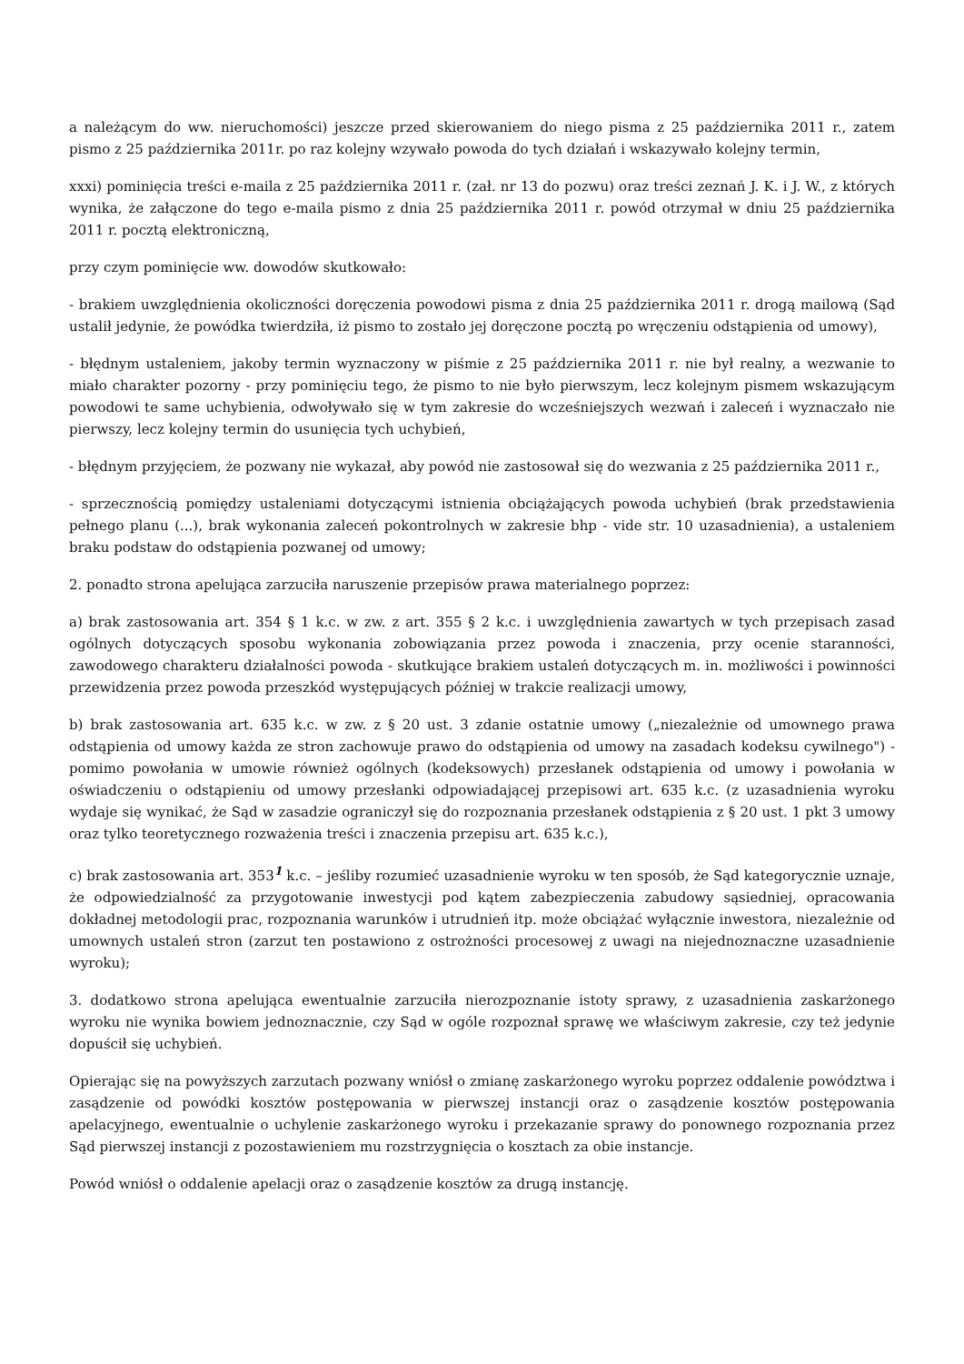a należącym do ww. nieruchomości) jeszcze przed skierowaniem do niego pisma z 25 października 2011 r., zatem pismo z 25 października 2011r. po raz kolejny wzywało powoda do tych działań i wskazywało kolejny termin,
xxxi) pominięcia treści e-maila z 25 października 2011 r. (zał. nr 13 do pozwu) oraz treści zeznań J. K. i J. W., z których wynika, że załączone do tego e-maila pismo z dnia 25 października 2011 r. powód otrzymał w dniu 25 października 2011 r. pocztą elektroniczną,
przy czym pominięcie ww. dowodów skutkowało:
- brakiem uwzględnienia okoliczności doręczenia powodowi pisma z dnia 25 października 2011 r. drogą mailową (Sąd ustalił jedynie, że powódka twierdziła, iż pismo to zostało jej doręczone pocztą po wręczeniu odstąpienia od umowy),
- błędnym ustaleniem, jakoby termin wyznaczony w piśmie z 25 października 2011 r. nie był realny, a wezwanie to miało charakter pozorny - przy pominięciu tego, że pismo to nie było pierwszym, lecz kolejnym pismem wskazującym powodowi te same uchybienia, odwoływało się w tym zakresie do wcześniejszych wezwań i zaleceń i wyznaczało nie pierwszy, lecz kolejny termin do usunięcia tych uchybień,
- błędnym przyjęciem, że pozwany nie wykazał, aby powód nie zastosował się do wezwania z 25 października 2011 r.,
- sprzecznością pomiędzy ustaleniami dotyczącymi istnienia obciążających powoda uchybień (brak przedstawienia pełnego planu (...), brak wykonania zaleceń pokontrolnych w zakresie bhp - vide str. 10 uzasadnienia), a ustaleniem braku podstaw do odstąpienia pozwanej od umowy;
2. ponadto strona apelująca zarzuciła naruszenie przepisów prawa materialnego poprzez:
a) brak zastosowania art. 354 § 1 k.c. w zw. z art. 355 § 2 k.c. i uwzględnienia zawartych w tych przepisach zasad ogólnych dotyczących sposobu wykonania zobowiązania przez powoda i znaczenia, przy ocenie staranności, zawodowego charakteru działalności powoda - skutkujące brakiem ustaleń dotyczących m. in. możliwości i powinności przewidzenia przez powoda przeszkód występujących później w trakcie realizacji umowy,
b) brak zastosowania art. 635 k.c. w zw. z § 20 ust. 3 zdanie ostatnie umowy („niezależnie od umownego prawa odstąpienia od umowy każda ze stron zachowuje prawo do odstąpienia od umowy na zasadach kodeksu cywilnego") - pomimo powołania w umowie również ogólnych (kodeksowych) przesłanek odstąpienia od umowy i powołania w oświadczeniu o odstąpieniu od umowy przesłanki odpowiadającej przepisowi art. 635 k.c. (z uzasadnienia wyroku wydaje się wynikać, że Sąd w zasadzie ograniczył się do rozpoznania przesłanek odstąpienia z § 20 ust. 1 pkt 3 umowy oraz tylko teoretycznego rozważenia treści i znaczenia przepisu art. 635 k.c.),
c) brak zastosowania art. 353<sup>1</sup> k.c. – jeśliby rozumieć uzasadnienie wyroku w ten sposób, że Sąd kategorycznie uznaje, że odpowiedzialność za przygotowanie inwestycji pod kątem zabezpieczenia zabudowy sąsiedniej, opracowania dokładnej metodologii prac, rozpoznania warunków i utrudnień itp. może obciążać wyłącznie inwestora, niezależnie od umownych ustaleń stron (zarzut ten postawiono z ostrożności procesowej z uwagi na niejednoznaczne uzasadnienie wyroku);
3. dodatkowo strona apelująca ewentualnie zarzuciła nierozpoznanie istoty sprawy, z uzasadnienia zaskarżonego wyroku nie wynika bowiem jednoznacznie, czy Sąd w ogóle rozpoznał sprawę we właściwym zakresie, czy też jedynie dopuścił się uchybień.
Opierając się na powyższych zarzutach pozwany wniósł o zmianę zaskarżonego wyroku poprzez oddalenie powództwa i zasądzenie od powódki kosztów postępowania w pierwszej instancji oraz o zasądzenie kosztów postępowania apelacyjnego, ewentualnie o uchylenie zaskarżonego wyroku i przekazanie sprawy do ponownego rozpoznania przez Sąd pierwszej instancji z pozostawieniem mu rozstrzygnięcia o kosztach za obie instancje.
Powód wniósł o oddalenie apelacji oraz o zasądzenie kosztów za drugą instancję.